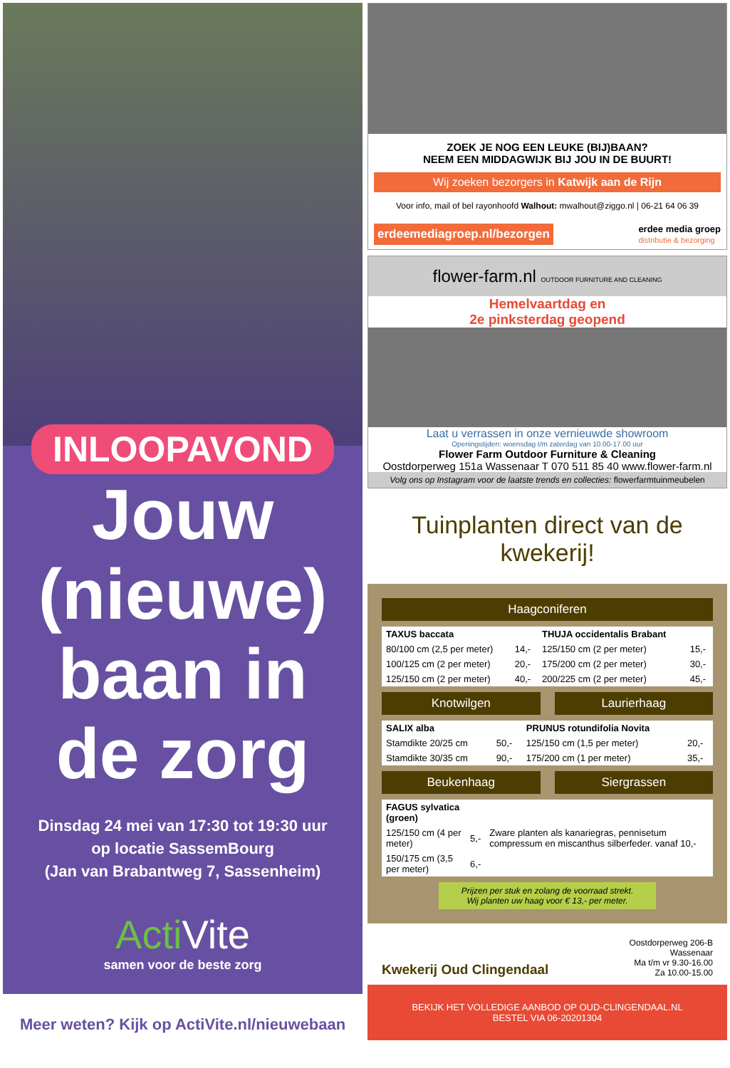INLOOPAVOND
Jouw
(nieuwe)
baan in
de zorg
Dinsdag 24 mei van 17:30 tot 19:30 uur
op locatie SassemBourg
(Jan van Brabantweg 7, Sassenheim)
Acti Vite
samen voor de beste zorg
Meer weten? Kijk op ActiVite.nl/nieuwebaan
ZOEK JE NOG EEN LEUKE (BIJ)BAAN?
NEEM EEN MIDDAGWIJK BIJ JOU IN DE BUURT!
Wij zoeken bezorgers in Katwijk aan de Rijn
Voor info, mail of bel rayonhoofd Walhout: mwalhout@ziggo.nl | 06-21 64 06 39
erdeemediagroep.nl/bezorgen
erdee media groep
distributie & bezorging
flower-farm.nl OUTDOOR FURNITURE AND CLEANING
Hemelvaartdag en
2e pinksterdag geopend
Laat u verrassen in onze vernieuwde showroom
Openingstijden: woensdag t/m zaterdag van 10.00-17.00 uur
Flower Farm Outdoor Furniture & Cleaning
Oostdorperweg 151a Wassenaar T 070 511 85 40 www.flower-farm.nl
Volg ons op Instagram voor de laatste trends en collecties: flowerfarmtuinmeubelen
Tuinplanten direct van de kwekerij!
Haagconiferen
| TAXUS baccata | | THUJA occidentalis Brabant | |
| 80/100 cm (2,5 per meter) | 14,- | 125/150 cm (2 per meter) | 15,- |
| 100/125 cm (2 per meter) | 20,- | 175/200 cm (2 per meter) | 30,- |
| 125/150 cm (2 per meter) | 40,- | 200/225 cm (2 per meter) | 45,- |
Knotwilgen Laurierhaag
| SALIX alba | | PRUNUS rotundifolia Novita | |
| Stamdikte 20/25 cm | 50,- | 125/150 cm (1,5 per meter) | 20,- |
| Stamdikte 30/35 cm | 90,- | 175/200 cm (1 per meter) | 35,- |
Beukenhaag Siergrassen
| FAGUS sylvatica (groen) | | Zware planten als kanariegras, pennisetum compressum en miscanthus silberfeder. vanaf 10,- |
| 125/150 cm (4 per meter) | 5,- | |
| 150/175 cm (3,5 per meter) | 6,- | |
Prijzen per stuk en zolang de voorraad strekt.
Wij planten uw haag voor € 13,- per meter.
Kwekerij Oud Clingendaal
Oostdorperweg 206-B
Wassenaar
Ma t/m vr 9.30-16.00
Za 10.00-15.00
BEKIJK HET VOLLEDIGE AANBOD OP OUD-CLINGENDAAL.NL
BESTEL VIA 06-20201304